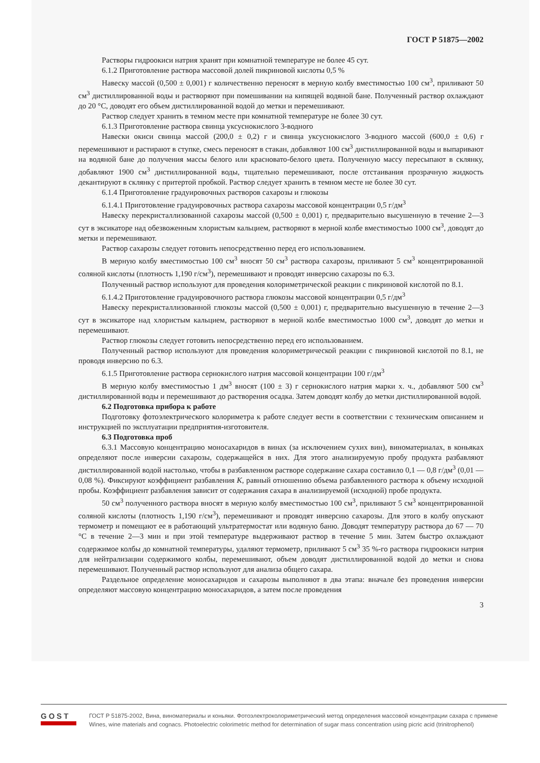ГОСТ Р 51875—2002
Растворы гидроокиси натрия хранят при комнатной температуре не более 45 сут.
6.1.2 Приготовление раствора массовой долей пикриновой кислоты 0,5 %
Навеску массой (0,500 ± 0,001) г количественно переносят в мерную колбу вместимостью 100 см<sup>3</sup>, приливают 50 см<sup>3</sup> дистиллированной воды и растворяют при помешивании на кипящей водяной бане. Полученный раствор охлаждают до 20 °С, доводят его объем дистиллированной водой до метки и перемешивают.
Раствор следует хранить в темном месте при комнатной температуре не более 30 сут.
6.1.3 Приготовление раствора свинца уксуснокислого 3-водного
Навески окиси свинца массой (200,0 ± 0,2) г и свинца уксуснокислого 3-водного массой (600,0 ± 0,6) г перемешивают и растирают в ступке, смесь переносят в стакан, добавляют 100 см<sup>3</sup> дистиллированной воды и выпаривают на водяной бане до получения массы белого или красновато-белого цвета. Полученную массу пересыпают в склянку, добавляют 1900 см<sup>3</sup> дистиллированной воды, тщательно перемешивают, после отстаивания прозрачную жидкость декантируют в склянку с притертой пробкой. Раствор следует хранить в темном месте не более 30 сут.
6.1.4 Приготовление градуировочных растворов сахарозы и глюкозы
6.1.4.1 Приготовление градуировочных раствора сахарозы массовой концентрации 0,5 г/дм<sup>3</sup>
Навеску перекристаллизованной сахарозы массой (0,500 ± 0,001) г, предварительно высушенную в течение 2—3 сут в эксикаторе над обезвоженным хлористым кальцием, растворяют в мерной колбе вместимостью 1000 см<sup>3</sup>, доводят до метки и перемешивают.
Раствор сахарозы следует готовить непосредственно перед его использованием.
В мерную колбу вместимостью 100 см<sup>3</sup> вносят 50 см<sup>3</sup> раствора сахарозы, приливают 5 см<sup>3</sup> концентрированной соляной кислоты (плотность 1,190 г/см<sup>3</sup>), перемешивают и проводят инверсию сахарозы по 6.3.
Полученный раствор используют для проведения колориметрической реакции с пикриновой кислотой по 8.1.
6.1.4.2 Приготовление градуировочного раствора глюкозы массовой концентрации 0,5 г/дм<sup>3</sup>
Навеску перекристаллизованной глюкозы массой (0,500 ± 0,001) г, предварительно высушенную в течение 2—3 сут в эксикаторе над хлористым кальцием, растворяют в мерной колбе вместимостью 1000 см<sup>3</sup>, доводят до метки и перемешивают.
Раствор глюкозы следует готовить непосредственно перед его использованием.
Полученный раствор используют для проведения колориметрической реакции с пикриновой кислотой по 8.1, не проводя инверсию по 6.3.
6.1.5 Приготовление раствора сернокислого натрия массовой концентрации 100 г/дм<sup>3</sup>
В мерную колбу вместимостью 1 дм<sup>3</sup> вносят (100 ± 3) г сернокислого натрия марки х. ч., добавляют 500 см<sup>3</sup> дистиллированной воды и перемешивают до растворения осадка. Затем доводят колбу до метки дистиллированной водой.
6.2 Подготовка прибора к работе
Подготовку фотоэлектрического колориметра к работе следует вести в соответствии с техническим описанием и инструкцией по эксплуатации предприятия-изготовителя.
6.3 Подготовка проб
6.3.1 Массовую концентрацию моносахаридов в винах (за исключением сухих вин), виноматериалах, в коньяках определяют после инверсии сахарозы, содержащейся в них. Для этого анализируемую пробу продукта разбавляют дистиллированной водой настолько, чтобы в разбавленном растворе содержание сахара составило 0,1 — 0,8 г/дм<sup>3</sup> (0,01 — 0,08 %). Фиксируют коэффициент разбавления K, равный отношению объема разбавленного раствора к объему исходной пробы. Коэффициент разбавления зависит от содержания сахара в анализируемой (исходной) пробе продукта.
50 см<sup>3</sup> полученного раствора вносят в мерную колбу вместимостью 100 см<sup>3</sup>, приливают 5 см<sup>3</sup> концентрированной соляной кислоты (плотность 1,190 г/см<sup>3</sup>), перемешивают и проводят инверсию сахарозы. Для этого в колбу опускают термометр и помещают ее в работающий ультратермостат или водяную баню. Доводят температуру раствора до 67 — 70 °С в течение 2—3 мин и при этой температуре выдерживают раствор в течение 5 мин. Затем быстро охлаждают содержимое колбы до комнатной температуры, удаляют термометр, приливают 5 см<sup>3</sup> 35 %-го раствора гидроокиси натрия для нейтрализации содержимого колбы, перемешивают, объем доводят дистиллированной водой до метки и снова перемешивают. Полученный раствор используют для анализа общего сахара.
Раздельное определение моносахаридов и сахарозы выполняют в два этапа: вначале без проведения инверсии определяют массовую концентрацию моносахаридов, а затем после проведения
3
GOST
ГОСТ Р 51875-2002, Вина, виноматериалы и коньяки. Фотоэлектроколориметрический метод определения массовой концентрации сахара с примене
Wines, wine materials and cognacs. Photoelectric colorimetric method for determination of sugar mass concentration using picric acid (trinitrophenol)